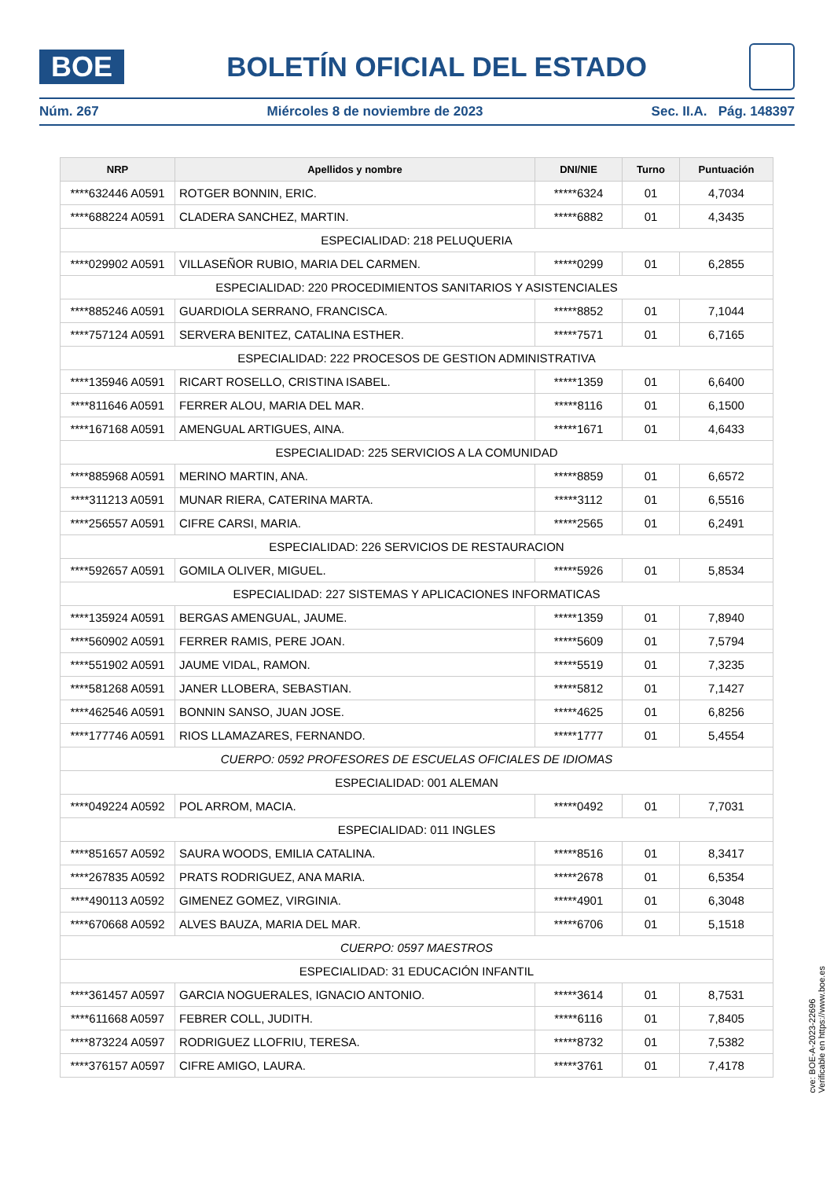BOE
BOLETÍN OFICIAL DEL ESTADO
Núm. 267 Miércoles 8 de noviembre de 2023 Sec. II.A. Pág. 148397
| NRP | Apellidos y nombre | DNI/NIE | Turno | Puntuación |
| --- | --- | --- | --- | --- |
| ****632446 A0591 | ROTGER BONNIN, ERIC. | *****6324 | 01 | 4,7034 |
| ****688224 A0591 | CLADERA SANCHEZ, MARTIN. | *****6882 | 01 | 4,3435 |
| ESPECIALIDAD: 218 PELUQUERIA | | | | |
| ****029902 A0591 | VILLASEÑOR RUBIO, MARIA DEL CARMEN. | *****0299 | 01 | 6,2855 |
| ESPECIALIDAD: 220 PROCEDIMIENTOS SANITARIOS Y ASISTENCIALES | | | | |
| ****885246 A0591 | GUARDIOLA SERRANO, FRANCISCA. | *****8852 | 01 | 7,1044 |
| ****757124 A0591 | SERVERA BENITEZ, CATALINA ESTHER. | *****7571 | 01 | 6,7165 |
| ESPECIALIDAD: 222 PROCESOS DE GESTION ADMINISTRATIVA | | | | |
| ****135946 A0591 | RICART ROSELLO, CRISTINA ISABEL. | *****1359 | 01 | 6,6400 |
| ****811646 A0591 | FERRER ALOU, MARIA DEL MAR. | *****8116 | 01 | 6,1500 |
| ****167168 A0591 | AMENGUAL ARTIGUES, AINA. | *****1671 | 01 | 4,6433 |
| ESPECIALIDAD: 225 SERVICIOS A LA COMUNIDAD | | | | |
| ****885968 A0591 | MERINO MARTIN, ANA. | *****8859 | 01 | 6,6572 |
| ****311213 A0591 | MUNAR RIERA, CATERINA MARTA. | *****3112 | 01 | 6,5516 |
| ****256557 A0591 | CIFRE CARSI, MARIA. | *****2565 | 01 | 6,2491 |
| ESPECIALIDAD: 226 SERVICIOS DE RESTAURACION | | | | |
| ****592657 A0591 | GOMILA OLIVER, MIGUEL. | *****5926 | 01 | 5,8534 |
| ESPECIALIDAD: 227 SISTEMAS Y APLICACIONES INFORMATICAS | | | | |
| ****135924 A0591 | BERGAS AMENGUAL, JAUME. | *****1359 | 01 | 7,8940 |
| ****560902 A0591 | FERRER RAMIS, PERE JOAN. | *****5609 | 01 | 7,5794 |
| ****551902 A0591 | JAUME VIDAL, RAMON. | *****5519 | 01 | 7,3235 |
| ****581268 A0591 | JANER LLOBERA, SEBASTIAN. | *****5812 | 01 | 7,1427 |
| ****462546 A0591 | BONNIN SANSO, JUAN JOSE. | *****4625 | 01 | 6,8256 |
| ****177746 A0591 | RIOS LLAMAZARES, FERNANDO. | *****1777 | 01 | 5,4554 |
| CUERPO: 0592 PROFESORES DE ESCUELAS OFICIALES DE IDIOMAS | | | | |
| ESPECIALIDAD: 001 ALEMAN | | | | |
| ****049224 A0592 | POL ARROM, MACIA. | *****0492 | 01 | 7,7031 |
| ESPECIALIDAD: 011 INGLES | | | | |
| ****851657 A0592 | SAURA WOODS, EMILIA CATALINA. | *****8516 | 01 | 8,3417 |
| ****267835 A0592 | PRATS RODRIGUEZ, ANA MARIA. | *****2678 | 01 | 6,5354 |
| ****490113 A0592 | GIMENEZ GOMEZ, VIRGINIA. | *****4901 | 01 | 6,3048 |
| ****670668 A0592 | ALVES BAUZA, MARIA DEL MAR. | *****6706 | 01 | 5,1518 |
| CUERPO: 0597 MAESTROS | | | | |
| ESPECIALIDAD: 31 EDUCACIÓN INFANTIL | | | | |
| ****361457 A0597 | GARCIA NOGUERALES, IGNACIO ANTONIO. | *****3614 | 01 | 8,7531 |
| ****611668 A0597 | FEBRER COLL, JUDITH. | *****6116 | 01 | 7,8405 |
| ****873224 A0597 | RODRIGUEZ LLOFRIU, TERESA. | *****8732 | 01 | 7,5382 |
| ****376157 A0597 | CIFRE AMIGO, LAURA. | *****3761 | 01 | 7,4178 |
cve: BOE-A-2023-22696
Verificable en https://www.boe.es